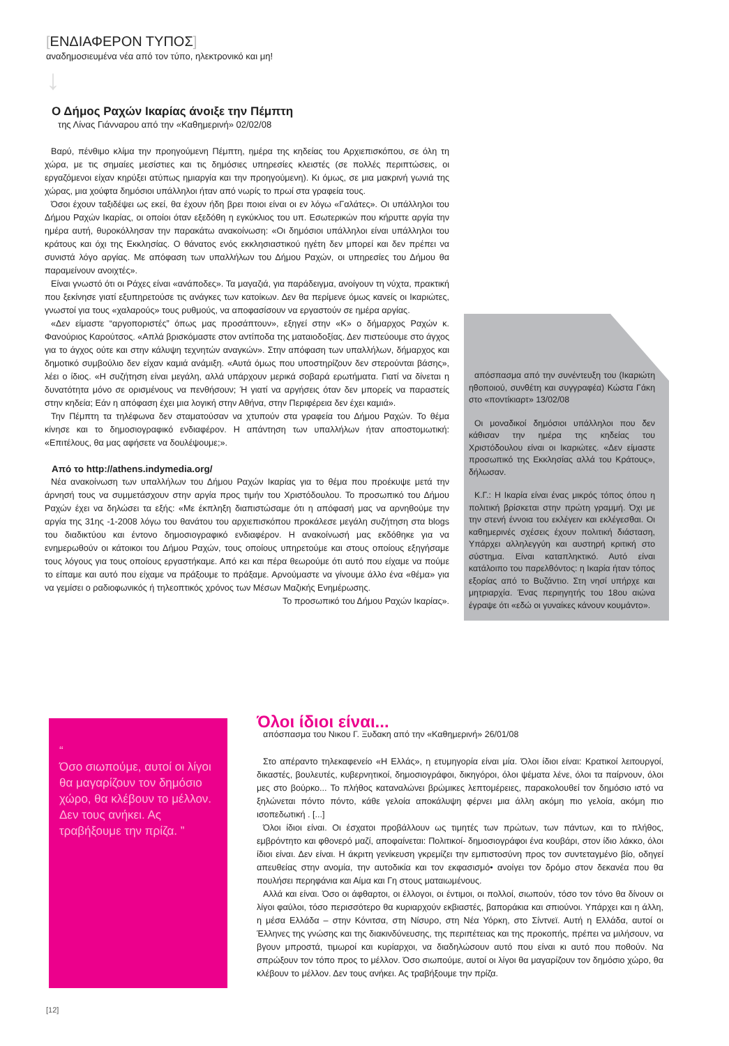[ΕΝΔΙΑΦΕΡΟΝ ΤΥΠΟΣ]
αναδημοσιευμένα νέα από τον τύπο, ηλεκτρονικό και μη!
↓
Ο Δήμος Ραχών Ικαρίας άνοιξε την Πέμπτη
της Λίνας Γιάνναρου από την «Καθημερινή» 02/02/08
Βαρύ, πένθιμο κλίμα την προηγούμενη Πέμπτη, ημέρα της κηδείας του Αρχιεπισκόπου, σε όλη τη χώρα, με τις σημαίες μεσίστιες και τις δημόσιες υπηρεσίες κλειστές (σε πολλές περιπτώσεις, οι εργαζόμενοι είχαν κηρύξει ατύπως ημιαργία και την προηγούμενη). Κι όμως, σε μια μακρινή γωνιά της χώρας, μια χούφτα δημόσιοι υπάλληλοι ήταν από νωρίς το πρωί στα γραφεία τους.
Όσοι έχουν ταξιδέψει ως εκεί, θα έχουν ήδη βρει ποιοι είναι οι εν λόγω «Γαλάτες». Οι υπάλληλοι του Δήμου Ραχών Ικαρίας, οι οποίοι όταν εξεδόθη η εγκύκλιος του υπ. Εσωτερικών που κήρυττε αργία την ημέρα αυτή, θυροκόλλησαν την παρακάτω ανακοίνωση: «Οι δημόσιοι υπάλληλοι είναι υπάλληλοι του κράτους και όχι της Εκκλησίας. Ο θάνατος ενός εκκλησιαστικού ηγέτη δεν μπορεί και δεν πρέπει να συνιστά λόγο αργίας. Με απόφαση των υπαλλήλων του Δήμου Ραχών, οι υπηρεσίες του Δήμου θα παραμείνουν ανοιχτές».
Είναι γνωστό ότι οι Ράχες είναι «ανάποδες». Τα μαγαζιά, για παράδειγμα, ανοίγουν τη νύχτα, πρακτική που ξεκίνησε γιατί εξυπηρετούσε τις ανάγκες των κατοίκων. Δεν θα περίμενε όμως κανείς οι Ικαριώτες, γνωστοί για τους «χαλαρούς» τους ρυθμούς, να αποφασίσουν να εργαστούν σε ημέρα αργίας.
«Δεν είμαστε “αργοποριστές” όπως μας προσάπτουν», εξηγεί στην «Κ» ο δήμαρχος Ραχών κ. Φανούριος Καρούτσος. «Απλά βρισκόμαστε στον αντίποδα της ματαιοδοξίας. Δεν πιστεύουμε στο άγχος για το άγχος ούτε και στην κάλυψη τεχνητών αναγκών». Στην απόφαση των υπαλλήλων, δήμαρχος και δημοτικό συμβούλιο δεν είχαν καμιά ανάμιξη. «Αυτά όμως που υποστηρίζουν δεν στερούνται βάσης», λέει ο ίδιος. «Η συζήτηση είναι μεγάλη, αλλά υπάρχουν μερικά σοβαρά ερωτήματα. Γιατί να δίνεται η δυνατότητα μόνο σε ορισμένους να πενθήσουν; Ή γιατί να αργήσεις όταν δεν μπορείς να παραστείς στην κηδεία; Εάν η απόφαση έχει μια λογική στην Αθήνα, στην Περιφέρεια δεν έχει καμιά».
Την Πέμπτη τα τηλέφωνα δεν σταματούσαν να χτυπούν στα γραφεία του Δήμου Ραχών. Το θέμα κίνησε και το δημοσιογραφικό ενδιαφέρον. Η απάντηση των υπαλλήλων ήταν αποστομωτική: «Επιτέλους, θα μας αφήσετε να δουλέψουμε;».
Από το http://athens.indymedia.org/
Νέα ανακοίνωση των υπαλλήλων του Δήμου Ραχών Ικαρίας για το θέμα που προέκυψε μετά την άρνησή τους να συμμετάσχουν στην αργία προς τιμήν του Χριστόδουλου. Το προσωπικό του Δήμου Ραχών έχει να δηλώσει τα εξής: «Με έκπληξη διαπιστώσαμε ότι η απόφασή μας να αρνηθούμε την αργία της 31ης -1-2008 λόγω του θανάτου του αρχιεπισκόπου προκάλεσε μεγάλη συζήτηση στα blogs του διαδικτύου και έντονο δημοσιογραφικό ενδιαφέρον. Η ανακοίνωσή μας εκδόθηκε για να ενημερωθούν οι κάτοικοι του Δήμου Ραχών, τους οποίους υπηρετούμε και στους οποίους εξηγήσαμε τους λόγους για τους οποίους εργαστήκαμε. Από κει και πέρα θεωρούμε ότι αυτό που είχαμε να πούμε το είπαμε και αυτό που είχαμε να πράξουμε το πράξαμε. Αρνούμαστε να γίνουμε άλλο ένα «θέμα» για να γεμίσει ο ραδιοφωνικός ή τηλεοπτικός χρόνος των Μέσων Μαζικής Ενημέρωσης.
Το προσωπικό του Δήμου Ραχών Ικαρίας».
απόσπασμα από την συνέντευξη του (Ικαριώτη ηθοποιού, συνθέτη και συγγραφέα) Κώστα Γάκη στο «ποντίκιαρτ» 13/02/08
Οι μοναδικοί δημόσιοι υπάλληλοι που δεν κάθισαν την ημέρα της κηδείας του Χριστόδουλου είναι οι Ικαριώτες. «Δεν είμαστε προσωπικό της Εκκλησίας αλλά του Κράτους», δήλωσαν.
Κ.Γ.: Η Ικαρία είναι ένας μικρός τόπος όπου η πολιτική βρίσκεται στην πρώτη γραμμή. Όχι με την στενή έννοια του εκλέγειν και εκλέγεσθαι. Οι καθημερινές σχέσεις έχουν πολιτική διάσταση, Υπάρχει αλληλεγγύη και αυστηρή κριτική στο σύστημα. Είναι καταπληκτικό. Αυτό είναι κατάλοιπο του παρελθόντος: η Ικαρία ήταν τόπος εξορίας από το Βυζάντιο. Στη νησί υπήρχε και μητριαρχία. Ένας περιηγητής του 18ου αιώνα έγραψε ότι «εδώ οι γυναίκες κάνουν κουμάντο».
“
Όσο σιωπούμε, αυτοί οι λίγοι θα μαγαρίζουν τον δημόσιο χώρο, θα κλέβουν το μέλλον. Δεν τους ανήκει. Ας τραβήξουμε την πρίζα. ”
Όλοι ίδιοι είναι...
απόσπασμα του Νικου Γ. Ξυδακη από την «Καθημερινή» 26/01/08
Στο απέραντο τηλεκαφενείο «Η Ελλάς», η ετυμηγορία είναι μία. Όλοι ίδιοι είναι: Κρατικοί λειτουργοί, δικαστές, βουλευτές, κυβερνητικοί, δημοσιογράφοι, δικηγόροι, όλοι ψέματα λένε, όλοι τα παίρνουν, όλοι μες στο βούρκο... Το πλήθος καταναλώνει βρώμικες λεπτομέρειες, παρακολουθεί τον δημόσιο ιστό να ξηλώνεται πόντο πόντο, κάθε γελοία αποκάλυψη φέρνει μια άλλη ακόμη πιο γελοία, ακόμη πιο ισοπεδωτική . [...]
Όλοι ίδιοι είναι. Οι έσχατοι προβάλλουν ως τιμητές των πρώτων, των πάντων, και το πλήθος, εμβρόντητο και φθονερό μαζί, αποφαίνεται: Πολιτικοί- δημοσιογράφοι ένα κουβάρι, στον ίδιο λάκκο, όλοι ίδιοι είναι. Δεν είναι. Η άκριτη γενίκευση γκρεμίζει την εμπιστοσύνη προς τον συντεταγμένο βίο, οδηγεί απευθείας στην ανομία, την αυτοδικία και τον εκφασισμό• ανοίγει τον δρόμο στον δεκανέα που θα πουλήσει περηφάνια και Αίμα και Γη στους ματαιωμένους.
Αλλά και είναι. Όσο οι άφθαρτοι, οι έλλογοι, οι έντιμοι, οι πολλοί, σιωπούν, τόσο τον τόνο θα δίνουν οι λίγοι φαύλοι, τόσο περισσότερο θα κυριαρχούν εκβιαστές, βαποράκια και σπιούνοι. Υπάρχει και η άλλη, η μέσα Ελλάδα – στην Κόνιτσα, στη Νίσυρο, στη Νέα Υόρκη, στο Σίντνεϊ. Αυτή η Ελλάδα, αυτοί οι Έλληνες της γνώσης και της διακινδύνευσης, της περιπέτειας και της προκοπής, πρέπει να μιλήσουν, να βγουν μπροστά, τιμωροί και κυρίαρχοι, να διαδηλώσουν αυτό που είναι κι αυτό που ποθούν. Να σπρώξουν τον τόπο προς το μέλλον. Όσο σιωπούμε, αυτοί οι λίγοι θα μαγαρίζουν τον δημόσιο χώρο, θα κλέβουν το μέλλον. Δεν τους ανήκει. Ας τραβήξουμε την πρίζα.
[12]